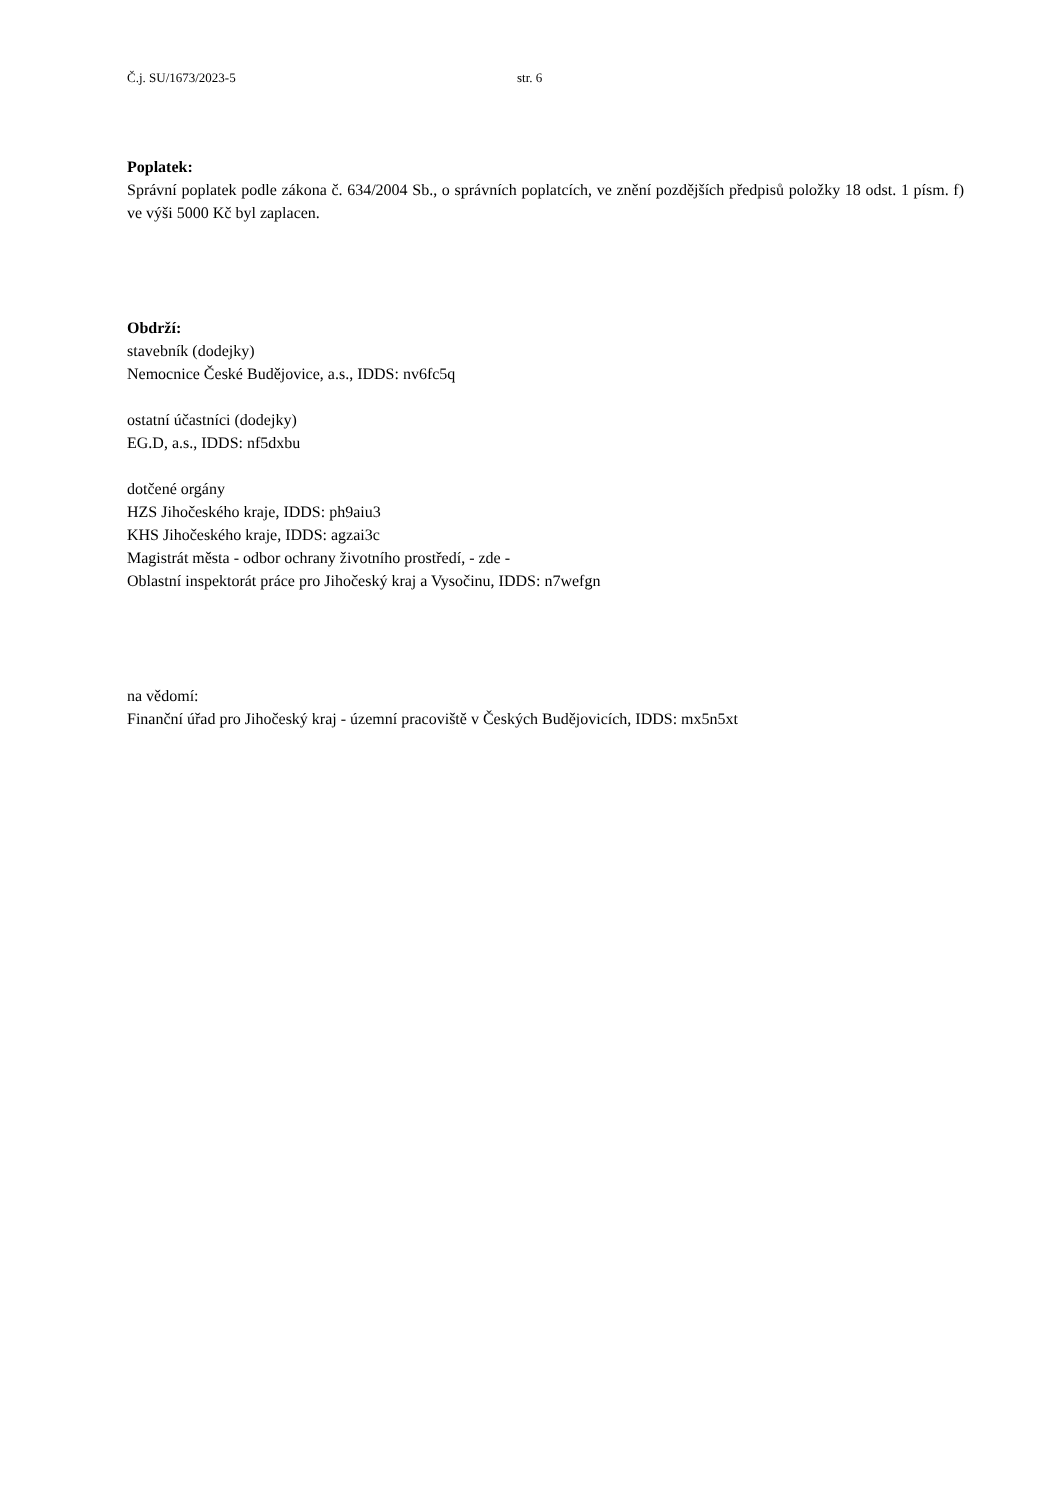Č.j. SU/1673/2023-5 str. 6
Poplatek:
Správní poplatek podle zákona č. 634/2004 Sb., o správních poplatcích, ve znění pozdějších předpisů položky 18 odst. 1 písm. f) ve výši 5000 Kč byl zaplacen.
Obdrží:
stavebník (dodejky)
Nemocnice České Budějovice, a.s., IDDS: nv6fc5q
ostatní účastníci (dodejky)
EG.D, a.s., IDDS: nf5dxbu
dotčené orgány
HZS Jihočeského kraje, IDDS: ph9aiu3
KHS Jihočeského kraje, IDDS: agzai3c
Magistrát města - odbor ochrany životního prostředí, - zde -
Oblastní inspektorát práce pro Jihočeský kraj a Vysočinu, IDDS: n7wefgn
na vědomí:
Finanční úřad pro Jihočeský kraj - územní pracoviště v Českých Budějovicích, IDDS: mx5n5xt